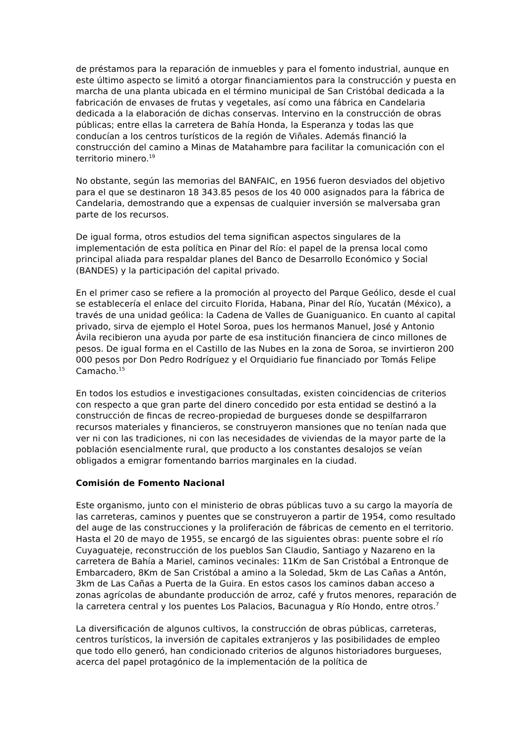de préstamos para la reparación de inmuebles y para el fomento industrial, aunque en este último aspecto se limitó a otorgar financiamientos para la construcción y puesta en marcha de una planta ubicada en el término municipal de San Cristóbal dedicada a la fabricación de envases de frutas y vegetales, así como una fábrica en Candelaria dedicada a la elaboración de dichas conservas. Intervino en la construcción de obras públicas; entre ellas la carretera de Bahía Honda, la Esperanza y todas las que conducían a los centros turísticos de la región de Viñales. Además financió la construcción del camino a Minas de Matahambre para facilitar la comunicación con el territorio minero.<sup>19</sup>
No obstante, según las memorias del BANFAIC, en 1956 fueron desviados del objetivo para el que se destinaron 18 343.85 pesos de los 40 000 asignados para la fábrica de Candelaria, demostrando que a expensas de cualquier inversión se malversaba gran parte de los recursos.
De igual forma, otros estudios del tema significan aspectos singulares de la implementación de esta política en Pinar del Río: el papel de la prensa local como principal aliada para respaldar planes del Banco de Desarrollo Económico y Social (BANDES) y la participación del capital privado.
En el primer caso se refiere a la promoción al proyecto del Parque Geólico, desde el cual se establecería el enlace del circuito Florida, Habana, Pinar del Río, Yucatán (México), a través de una unidad geólica: la Cadena de Valles de Guaniguanico. En cuanto al capital privado, sirva de ejemplo el Hotel Soroa, pues los hermanos Manuel, José y Antonio Ávila recibieron una ayuda por parte de esa institución financiera de cinco millones de pesos. De igual forma en el Castillo de las Nubes en la zona de Soroa, se invirtieron 200 000 pesos por Don Pedro Rodríguez y el Orquidiario fue financiado por Tomás Felipe Camacho.<sup>15</sup>
En todos los estudios e investigaciones consultadas, existen coincidencias de criterios con respecto a que gran parte del dinero concedido por esta entidad se destinó a la construcción de fincas de recreo-propiedad de burgueses donde se despilfarraron recursos materiales y financieros, se construyeron mansiones que no tenían nada que ver ni con las tradiciones, ni con las necesidades de viviendas de la mayor parte de la población esencialmente rural, que producto a los constantes desalojos se veían obligados a emigrar fomentando barrios marginales en la ciudad.
Comisión de Fomento Nacional
Este organismo, junto con el ministerio de obras públicas tuvo a su cargo la mayoría de las carreteras, caminos y puentes que se construyeron a partir de 1954, como resultado del auge de las construcciones y la proliferación de fábricas de cemento en el territorio. Hasta el 20 de mayo de 1955, se encargó de las siguientes obras: puente sobre el río Cuyaguateje, reconstrucción de los pueblos San Claudio, Santiago y Nazareno en la carretera de Bahía a Mariel, caminos vecinales: 11Km de San Cristóbal a Entronque de Embarcadero, 8Km de San Cristóbal a amino a la Soledad, 5km de Las Cañas a Antón, 3km de Las Cañas a Puerta de la Guira. En estos casos los caminos daban acceso a zonas agrícolas de abundante producción de arroz, café y frutos menores, reparación de la carretera central y los puentes Los Palacios, Bacunagua y Río Hondo, entre otros.<sup>7</sup>
La diversificación de algunos cultivos, la construcción de obras públicas, carreteras, centros turísticos, la inversión de capitales extranjeros y las posibilidades de empleo que todo ello generó, han condicionado criterios de algunos historiadores burgueses, acerca del papel protagónico de la implementación de la política de